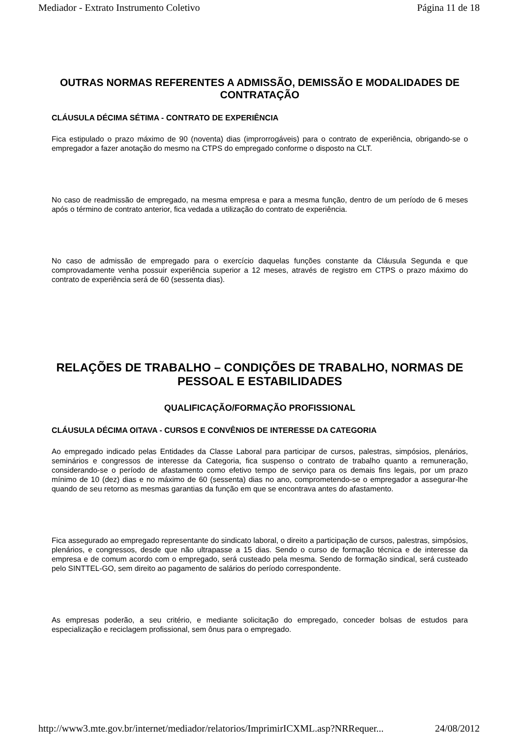Mediador - Extrato Instrumento Coletivo Página 11 de 18
OUTRAS NORMAS REFERENTES A ADMISSÃO, DEMISSÃO E MODALIDADES DE CONTRATAÇÃO
CLÁUSULA DÉCIMA SÉTIMA - CONTRATO DE EXPERIÊNCIA
Fica estipulado o prazo máximo de 90 (noventa) dias (improrrogáveis) para o contrato de experiência, obrigando-se o empregador a fazer anotação do mesmo na CTPS do empregado conforme o disposto na CLT.
No caso de readmissão de empregado, na mesma empresa e para a mesma função, dentro de um período de 6 meses após o término de contrato anterior, fica vedada a utilização do contrato de experiência.
No caso de admissão de empregado para o exercício daquelas funções constante da Cláusula Segunda e que comprovadamente venha possuir experiência superior a 12 meses, através de registro em CTPS o prazo máximo do contrato de experiência será de 60 (sessenta dias).
RELAÇÕES DE TRABALHO – CONDIÇÕES DE TRABALHO, NORMAS DE PESSOAL E ESTABILIDADES
QUALIFICAÇÃO/FORMAÇÃO PROFISSIONAL
CLÁUSULA DÉCIMA OITAVA - CURSOS E CONVÊNIOS DE INTERESSE DA CATEGORIA
Ao empregado indicado pelas Entidades da Classe Laboral para participar de cursos, palestras, simpósios, plenários, seminários e congressos de interesse da Categoria, fica suspenso o contrato de trabalho quanto a remuneração, considerando-se o período de afastamento como efetivo tempo de serviço para os demais fins legais, por um prazo mínimo de 10 (dez) dias e no máximo de 60 (sessenta) dias no ano, comprometendo-se o empregador a assegurar-lhe quando de seu retorno as mesmas garantias da função em que se encontrava antes do afastamento.
Fica assegurado ao empregado representante do sindicato laboral, o direito a participação de cursos, palestras, simpósios, plenários, e congressos, desde que não ultrapasse a 15 dias. Sendo o curso de formação técnica e de interesse da empresa e de comum acordo com o empregado, será custeado pela mesma. Sendo de formação sindical, será custeado pelo SINTTEL-GO, sem direito ao pagamento de salários do período correspondente.
As empresas poderão, a seu critério, e mediante solicitação do empregado, conceder bolsas de estudos para especialização e reciclagem profissional, sem ônus para o empregado.
http://www3.mte.gov.br/internet/mediador/relatorios/ImprimirICXML.asp?NRRequer... 24/08/2012